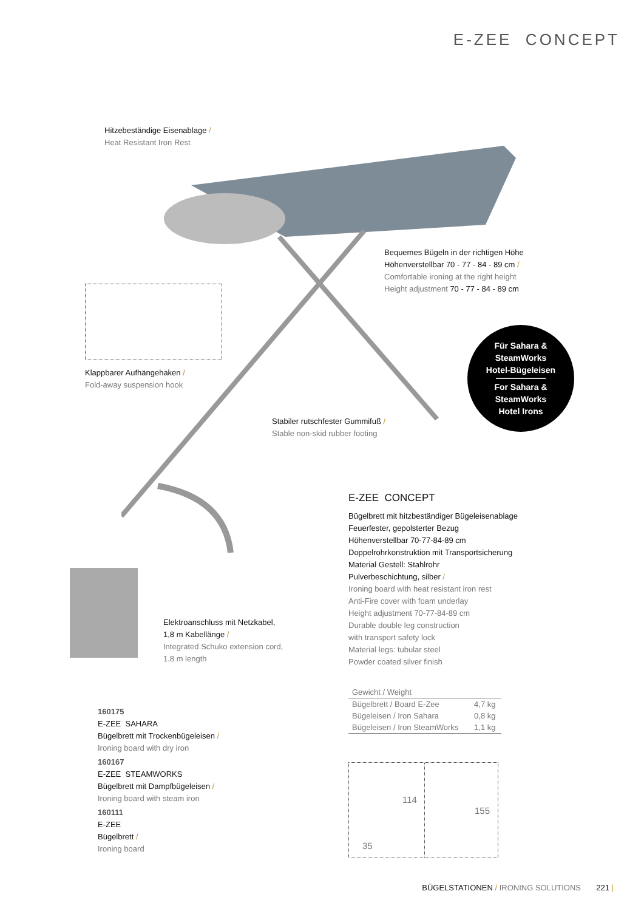E-ZEE CONCEPT
Hitzebeständige Eisenablage /
Heat Resistant Iron Rest
Klappbarer Aufhängehaken /
Fold-away suspension hook
Bequemes Bügeln in der richtigen Höhe
Höhenverstellbar 70 - 77 - 84 - 89 cm /
Comfortable ironing at the right height
Height adjustment 70 - 77 - 84 - 89 cm
Für Sahara &
SteamWorks
Hotel-Bügeleisen
For Sahara &
SteamWorks
Hotel Irons
Stabiler rutschfester Gummifuß /
Stable non-skid rubber footing
E-ZEE CONCEPT
Bügelbrett mit hitzbeständiger Bügeleisenablage
Feuerfester, gepolsterter Bezug
Höhenverstellbar 70-77-84-89 cm
Doppelrohrkonstruktion mit Transportsicherung
Material Gestell: Stahlrohr
Pulverbeschichtung, silber /
Ironing board with heat resistant iron rest
Anti-Fire cover with foam underlay
Height adjustment 70-77-84-89 cm
Durable double leg construction
with transport safety lock
Material legs: tubular steel
Powder coated silver finish
Elektroanschluss mit Netzkabel,
1,8 m Kabellänge /
Integrated Schuko extension cord,
1.8 m length
| Gewicht / Weight | |
| --- | --- |
| Bügelbrett / Board E-Zee | 4,7 kg |
| Bügeleisen / Iron Sahara | 0,8 kg |
| Bügeleisen / Iron SteamWorks | 1,1 kg |
160175
E-ZEE SAHARA
Bügelbrett mit Trockenbügeleisen /
Ironing board with dry iron
160167
E-ZEE STEAMWORKS
Bügelbrett mit Dampfbügeleisen /
Ironing board with steam iron
160111
E-ZEE
Bügelbrett /
Ironing board
114
35
155
BÜGELSTATIONEN / IRONING SOLUTIONS 221 |